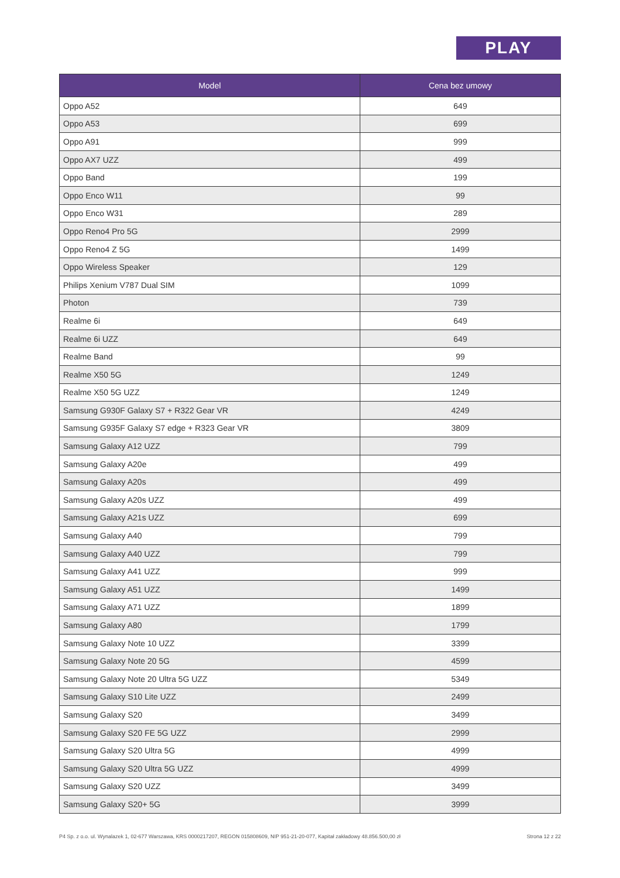PLAY
| Model | Cena bez umowy |
| --- | --- |
| Oppo A52 | 649 |
| Oppo A53 | 699 |
| Oppo A91 | 999 |
| Oppo AX7 UZZ | 499 |
| Oppo Band | 199 |
| Oppo Enco W11 | 99 |
| Oppo Enco W31 | 289 |
| Oppo Reno4 Pro 5G | 2999 |
| Oppo Reno4 Z 5G | 1499 |
| Oppo Wireless Speaker | 129 |
| Philips Xenium V787 Dual SIM | 1099 |
| Photon | 739 |
| Realme 6i | 649 |
| Realme 6i UZZ | 649 |
| Realme Band | 99 |
| Realme X50 5G | 1249 |
| Realme X50 5G UZZ | 1249 |
| Samsung G930F Galaxy S7 + R322 Gear VR | 4249 |
| Samsung G935F Galaxy S7 edge + R323 Gear VR | 3809 |
| Samsung Galaxy A12 UZZ | 799 |
| Samsung Galaxy A20e | 499 |
| Samsung Galaxy A20s | 499 |
| Samsung Galaxy A20s UZZ | 499 |
| Samsung Galaxy A21s UZZ | 699 |
| Samsung Galaxy A40 | 799 |
| Samsung Galaxy A40 UZZ | 799 |
| Samsung Galaxy A41 UZZ | 999 |
| Samsung Galaxy A51 UZZ | 1499 |
| Samsung Galaxy A71 UZZ | 1899 |
| Samsung Galaxy A80 | 1799 |
| Samsung Galaxy Note 10 UZZ | 3399 |
| Samsung Galaxy Note 20 5G | 4599 |
| Samsung Galaxy Note 20 Ultra 5G UZZ | 5349 |
| Samsung Galaxy S10 Lite UZZ | 2499 |
| Samsung Galaxy S20 | 3499 |
| Samsung Galaxy S20 FE 5G UZZ | 2999 |
| Samsung Galaxy S20 Ultra 5G | 4999 |
| Samsung Galaxy S20 Ultra 5G UZZ | 4999 |
| Samsung Galaxy S20 UZZ | 3499 |
| Samsung Galaxy S20+ 5G | 3999 |
P4 Sp. z o.o. ul. Wynalazek 1, 02-677 Warszawa, KRS 0000217207, REGON 015808609, NIP 951-21-20-077, Kapitał zakładowy 48.856.500,00 zł Strona 12 z 22